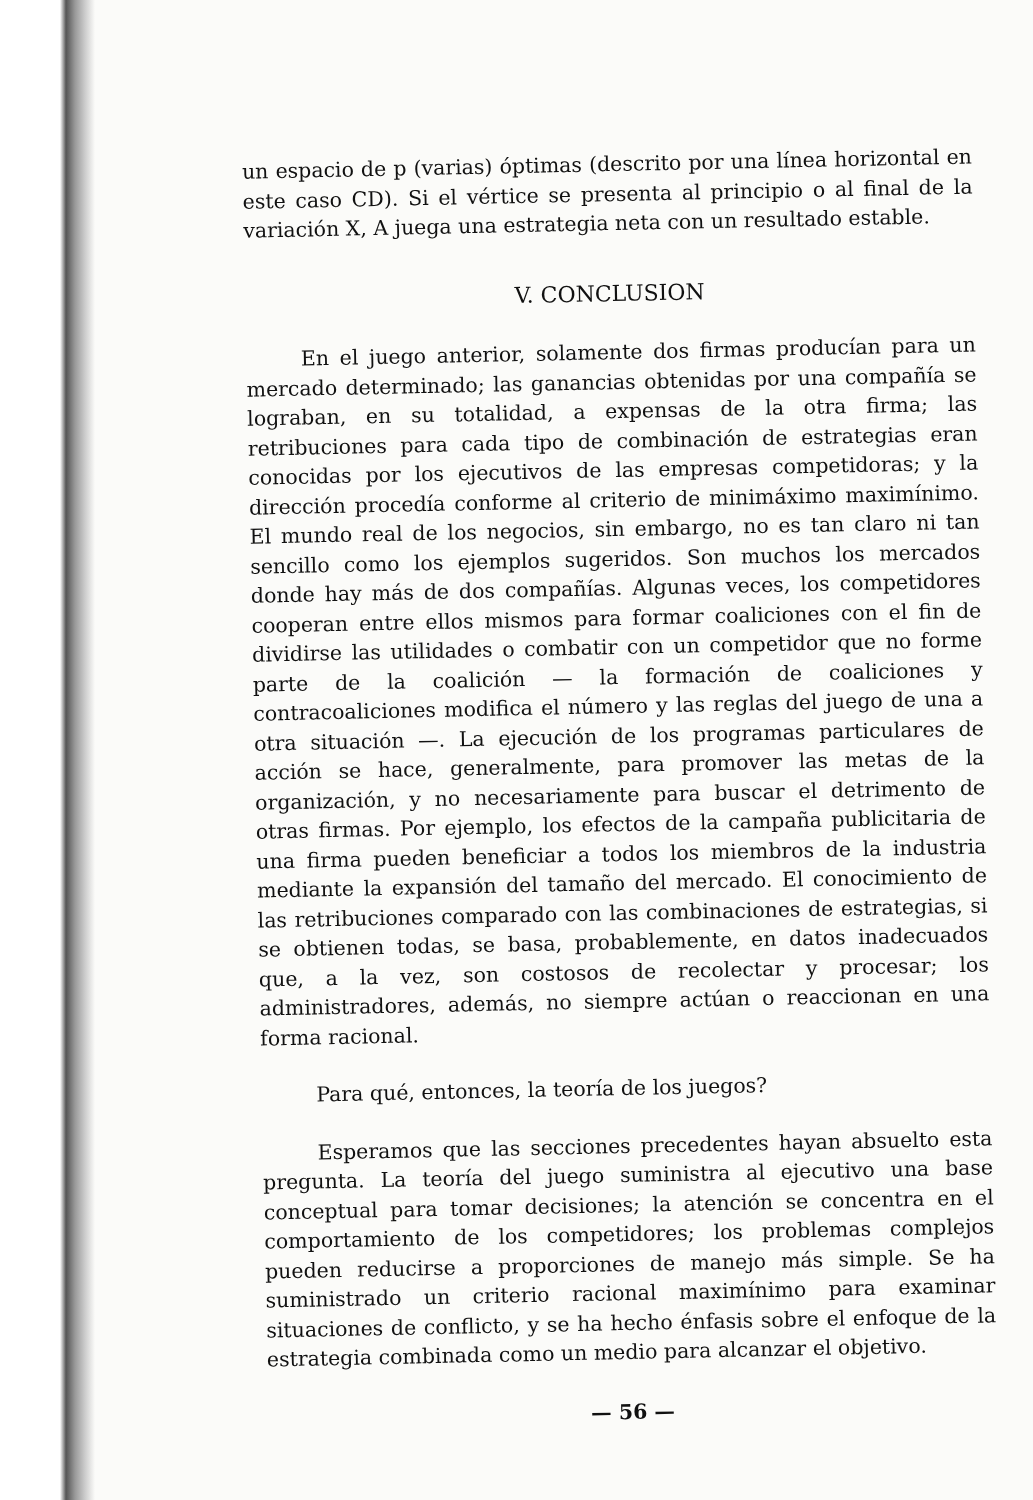un espacio de p (varias) óptimas (descrito por una línea horizontal en este caso CD). Si el vértice se presenta al principio o al final de la variación X, A juega una estrategia neta con un resultado estable.
V. CONCLUSION
En el juego anterior, solamente dos firmas producían para un mercado determinado; las ganancias obtenidas por una compañía se lograban, en su totalidad, a expensas de la otra firma; las retribuciones para cada tipo de combinación de estrategias eran conocidas por los ejecutivos de las empresas competidoras; y la dirección procedía conforme al criterio de minimáximo maximínimo. El mundo real de los negocios, sin embargo, no es tan claro ni tan sencillo como los ejemplos sugeridos. Son muchos los mercados donde hay más de dos compañías. Algunas veces, los competidores cooperan entre ellos mismos para formar coaliciones con el fin de dividirse las utilidades o combatir con un competidor que no forme parte de la coalición — la formación de coaliciones y contracoaliciones modifica el número y las reglas del juego de una a otra situación —. La ejecución de los programas particulares de acción se hace, generalmente, para promover las metas de la organización, y no necesariamente para buscar el detrimento de otras firmas. Por ejemplo, los efectos de la campaña publicitaria de una firma pueden beneficiar a todos los miembros de la industria mediante la expansión del tamaño del mercado. El conocimiento de las retribuciones comparado con las combinaciones de estrategias, si se obtienen todas, se basa, probablemente, en datos inadecuados que, a la vez, son costosos de recolectar y procesar; los administradores, además, no siempre actúan o reaccionan en una forma racional.
Para qué, entonces, la teoría de los juegos?
Esperamos que las secciones precedentes hayan absuelto esta pregunta. La teoría del juego suministra al ejecutivo una base conceptual para tomar decisiones; la atención se concentra en el comportamiento de los competidores; los problemas complejos pueden reducirse a proporciones de manejo más simple. Se ha suministrado un criterio racional maximínimo para examinar situaciones de conflicto, y se ha hecho énfasis sobre el enfoque de la estrategia combinada como un medio para alcanzar el objetivo.
— 56 —